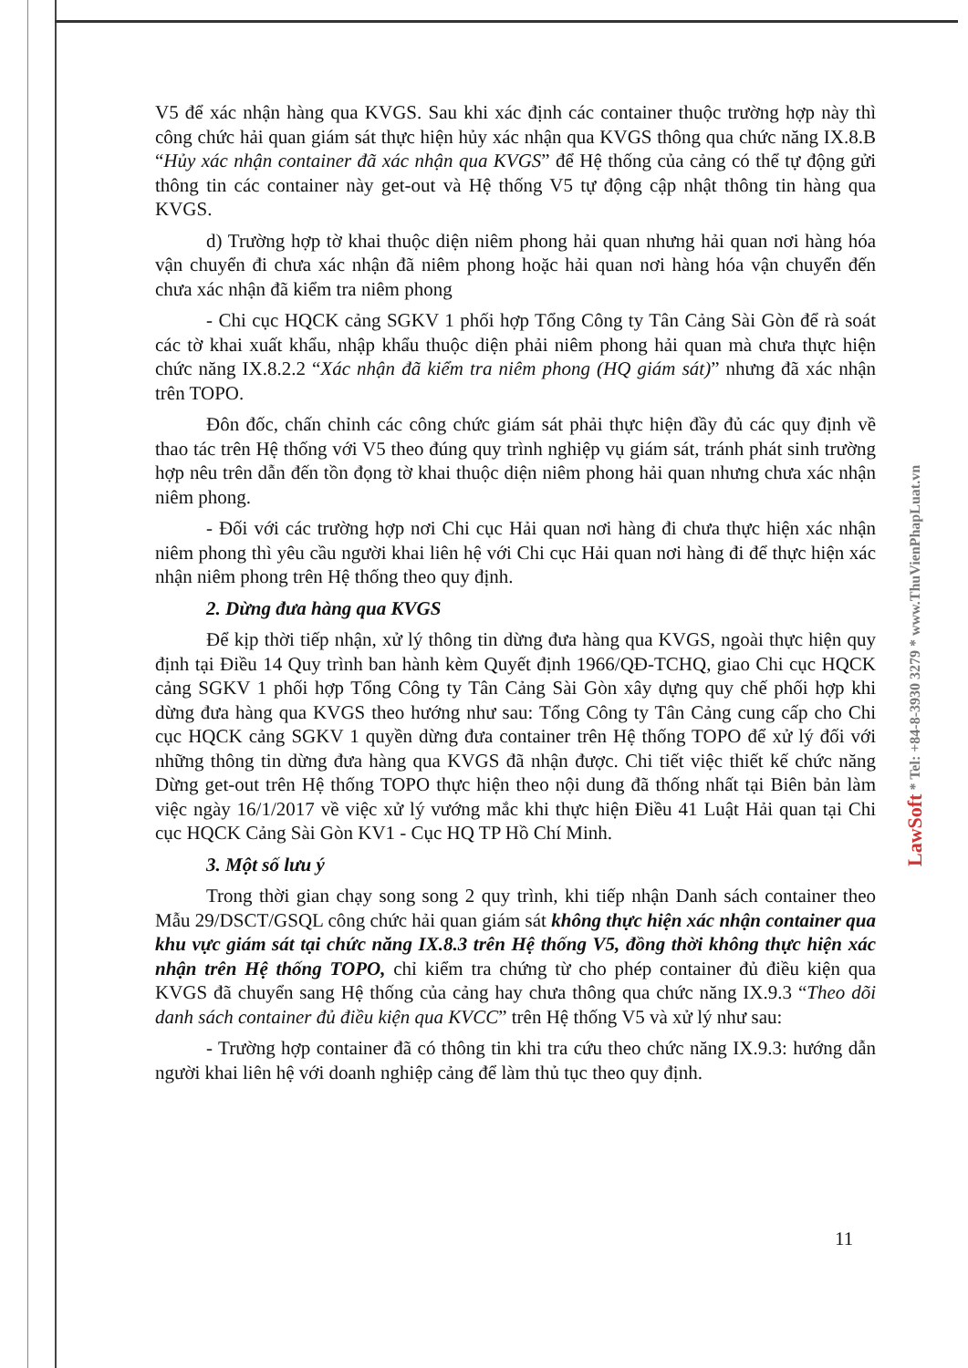V5 để xác nhận hàng qua KVGS. Sau khi xác định các container thuộc trường hợp này thì công chức hải quan giám sát thực hiện hủy xác nhận qua KVGS thông qua chức năng IX.8.B “Hủy xác nhận container đã xác nhận qua KVGS” để Hệ thống của cảng có thể tự động gửi thông tin các container này get-out và Hệ thống V5 tự động cập nhật thông tin hàng qua KVGS.
d) Trường hợp tờ khai thuộc diện niêm phong hải quan nhưng hải quan nơi hàng hóa vận chuyển đi chưa xác nhận đã niêm phong hoặc hải quan nơi hàng hóa vận chuyển đến chưa xác nhận đã kiểm tra niêm phong
- Chi cục HQCK cảng SGKV 1 phối hợp Tổng Công ty Tân Cảng Sài Gòn để rà soát các tờ khai xuất khẩu, nhập khẩu thuộc diện phải niêm phong hải quan mà chưa thực hiện chức năng IX.8.2.2 “Xác nhận đã kiểm tra niêm phong (HQ giám sát)” nhưng đã xác nhận trên TOPO.
Đôn đốc, chấn chỉnh các công chức giám sát phải thực hiện đầy đủ các quy định về thao tác trên Hệ thống với V5 theo đúng quy trình nghiệp vụ giám sát, tránh phát sinh trường hợp nêu trên dẫn đến tồn đọng tờ khai thuộc diện niêm phong hải quan nhưng chưa xác nhận niêm phong.
- Đối với các trường hợp nơi Chi cục Hải quan nơi hàng đi chưa thực hiện xác nhận niêm phong thì yêu cầu người khai liên hệ với Chi cục Hải quan nơi hàng đi để thực hiện xác nhận niêm phong trên Hệ thống theo quy định.
2. Dừng đưa hàng qua KVGS
Để kịp thời tiếp nhận, xử lý thông tin dừng đưa hàng qua KVGS, ngoài thực hiện quy định tại Điều 14 Quy trình ban hành kèm Quyết định 1966/QĐ-TCHQ, giao Chi cục HQCK cảng SGKV 1 phối hợp Tổng Công ty Tân Cảng Sài Gòn xây dựng quy chế phối hợp khi dừng đưa hàng qua KVGS theo hướng như sau: Tổng Công ty Tân Cảng cung cấp cho Chi cục HQCK cảng SGKV 1 quyền dừng đưa container trên Hệ thống TOPO để xử lý đối với những thông tin dừng đưa hàng qua KVGS đã nhận được. Chi tiết việc thiết kế chức năng Dừng get-out trên Hệ thống TOPO thực hiện theo nội dung đã thống nhất tại Biên bản làm việc ngày 16/1/2017 về việc xử lý vướng mắc khi thực hiện Điều 41 Luật Hải quan tại Chi cục HQCK Cảng Sài Gòn KV1 - Cục HQ TP Hồ Chí Minh.
3. Một số lưu ý
Trong thời gian chạy song song 2 quy trình, khi tiếp nhận Danh sách container theo Mẫu 29/DSCT/GSQL công chức hải quan giám sát không thực hiện xác nhận container qua khu vực giám sát tại chức năng IX.8.3 trên Hệ thống V5, đồng thời không thực hiện xác nhận trên Hệ thống TOPO, chỉ kiểm tra chứng từ cho phép container đủ điều kiện qua KVGS đã chuyển sang Hệ thống của cảng hay chưa thông qua chức năng IX.9.3 “Theo dõi danh sách container đủ điều kiện qua KVCC” trên Hệ thống V5 và xử lý như sau:
- Trường hợp container đã có thông tin khi tra cứu theo chức năng IX.9.3: hướng dẫn người khai liên hệ với doanh nghiệp cảng để làm thủ tục theo quy định.
LawSoft * Tel: +84-8-3930 3279 * www.ThuVienPhapLuat.vn
11